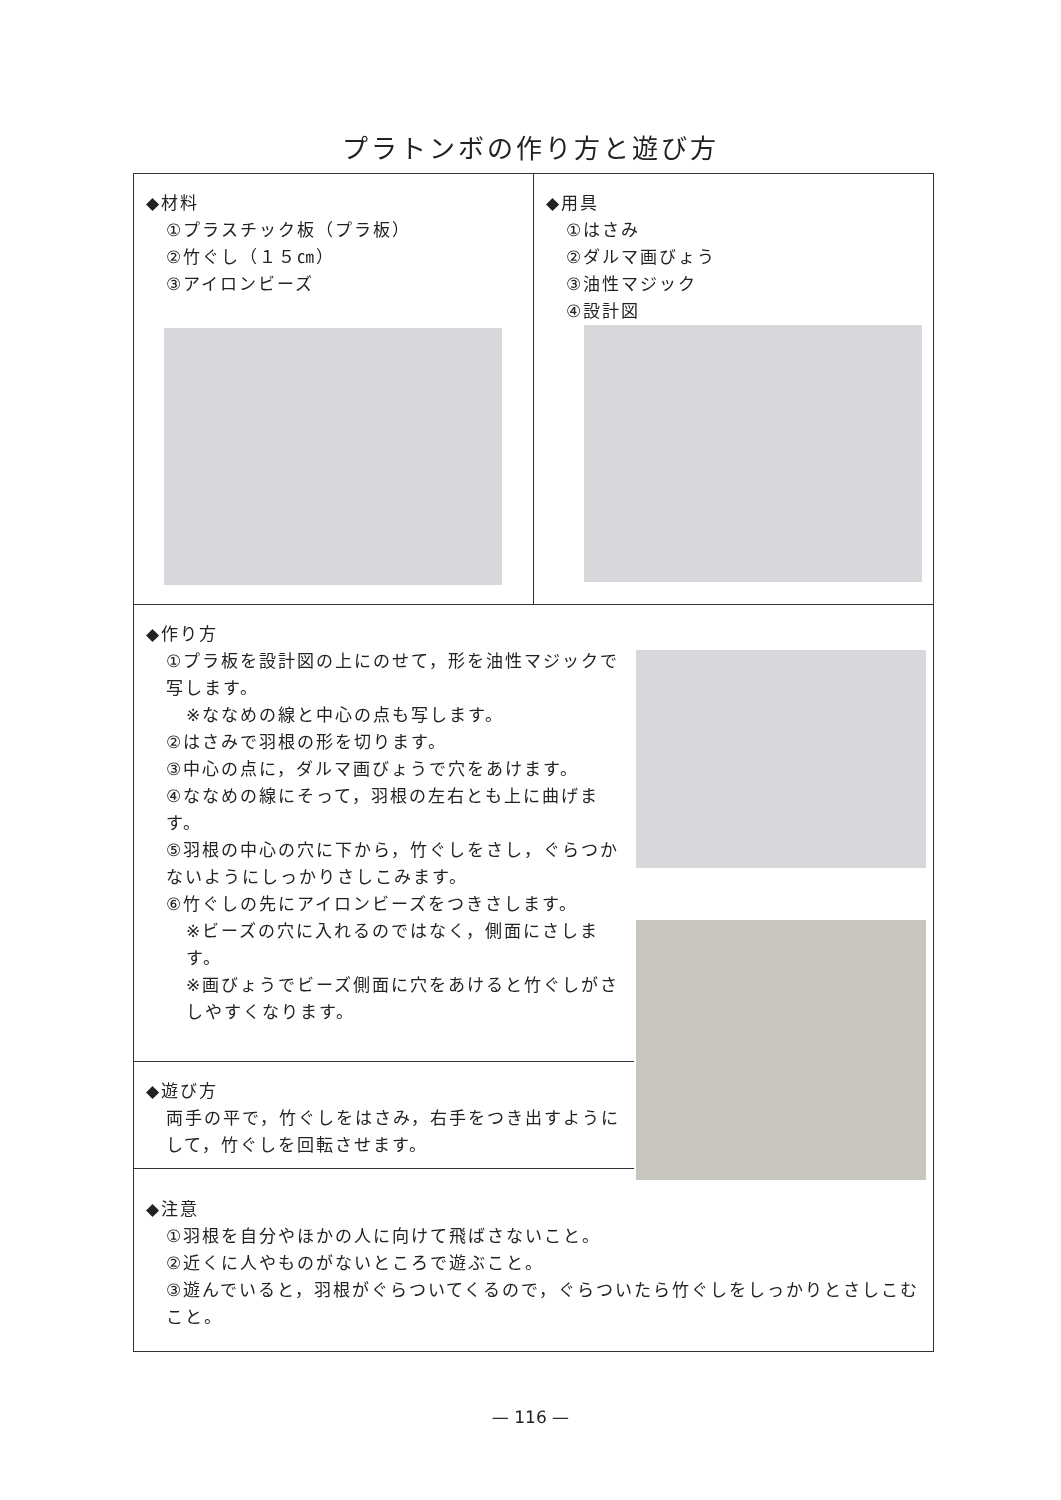プラトンボの作り方と遊び方
◆材料
①プラスチック板（プラ板）
②竹ぐし（１５㎝）
③アイロンビーズ
◆用具
①はさみ
②ダルマ画びょう
③油性マジック
④設計図
◆作り方
①プラ板を設計図の上にのせて，形を油性マジックで写します。
※ななめの線と中心の点も写します。
②はさみで羽根の形を切ります。
③中心の点に，ダルマ画びょうで穴をあけます。
④ななめの線にそって，羽根の左右とも上に曲げます。
⑤羽根の中心の穴に下から，竹ぐしをさし，ぐらつかないようにしっかりさしこみます。
⑥竹ぐしの先にアイロンビーズをつきさします。
※ビーズの穴に入れるのではなく，側面にさします。
※画びょうでビーズ側面に穴をあけると竹ぐしがさしやすくなります。
◆遊び方
両手の平で，竹ぐしをはさみ，右手をつき出すようにして，竹ぐしを回転させます。
◆注意
①羽根を自分やほかの人に向けて飛ばさないこと。
②近くに人やものがないところで遊ぶこと。
③遊んでいると，羽根がぐらついてくるので，ぐらついたら竹ぐしをしっかりとさしこむこと。
— 116 —